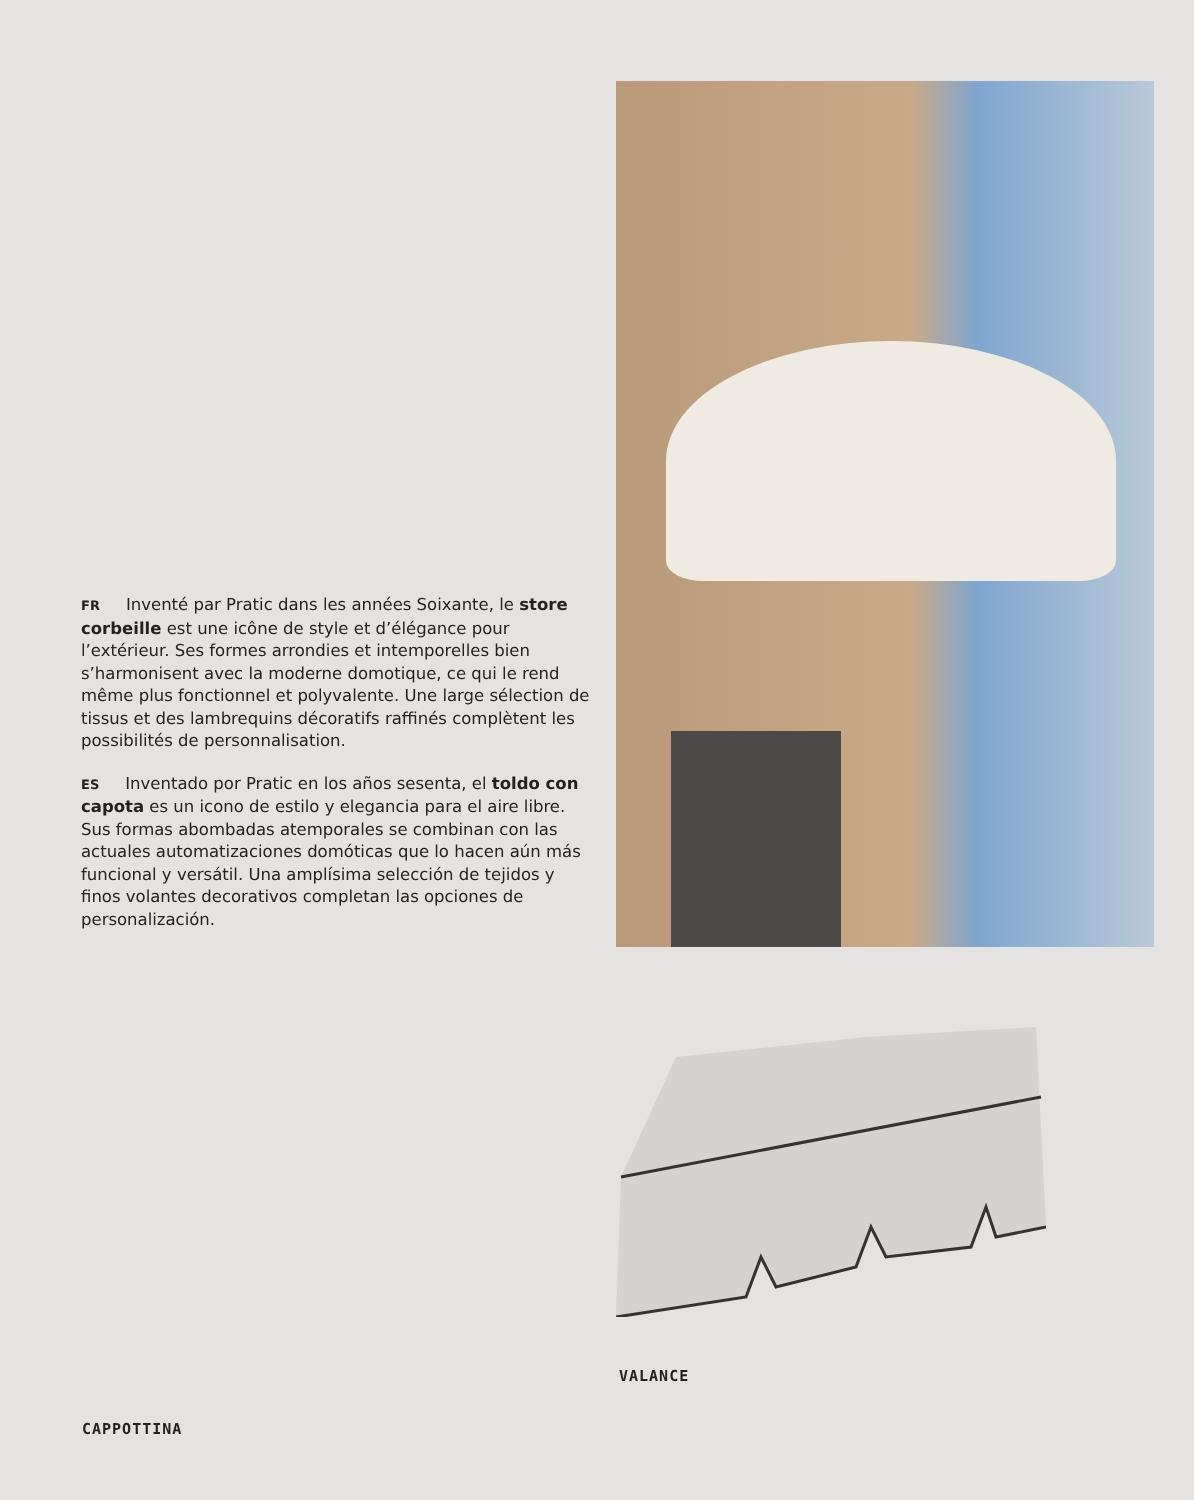FR Inventé par Pratic dans les années Soixante, le store corbeille est une icône de style et d’élégance pour l’extérieur. Ses formes arrondies et intemporelles bien s’harmonisent avec la moderne domotique, ce qui le rend même plus fonctionnel et polyvalente. Une large sélection de tissus et des lambrequins décoratifs raffinés complètent les possibilités de personnalisation.
ES Inventado por Pratic en los años sesenta, el toldo con capota es un icono de estilo y elegancia para el aire libre. Sus formas abombadas atemporales se combinan con las actuales automatizaciones domóticas que lo hacen aún más funcional y versátil. Una amplísima selección de tejidos y finos volantes decorativos completan las opciones de personalización.
VALANCE
CAPPOTTINA